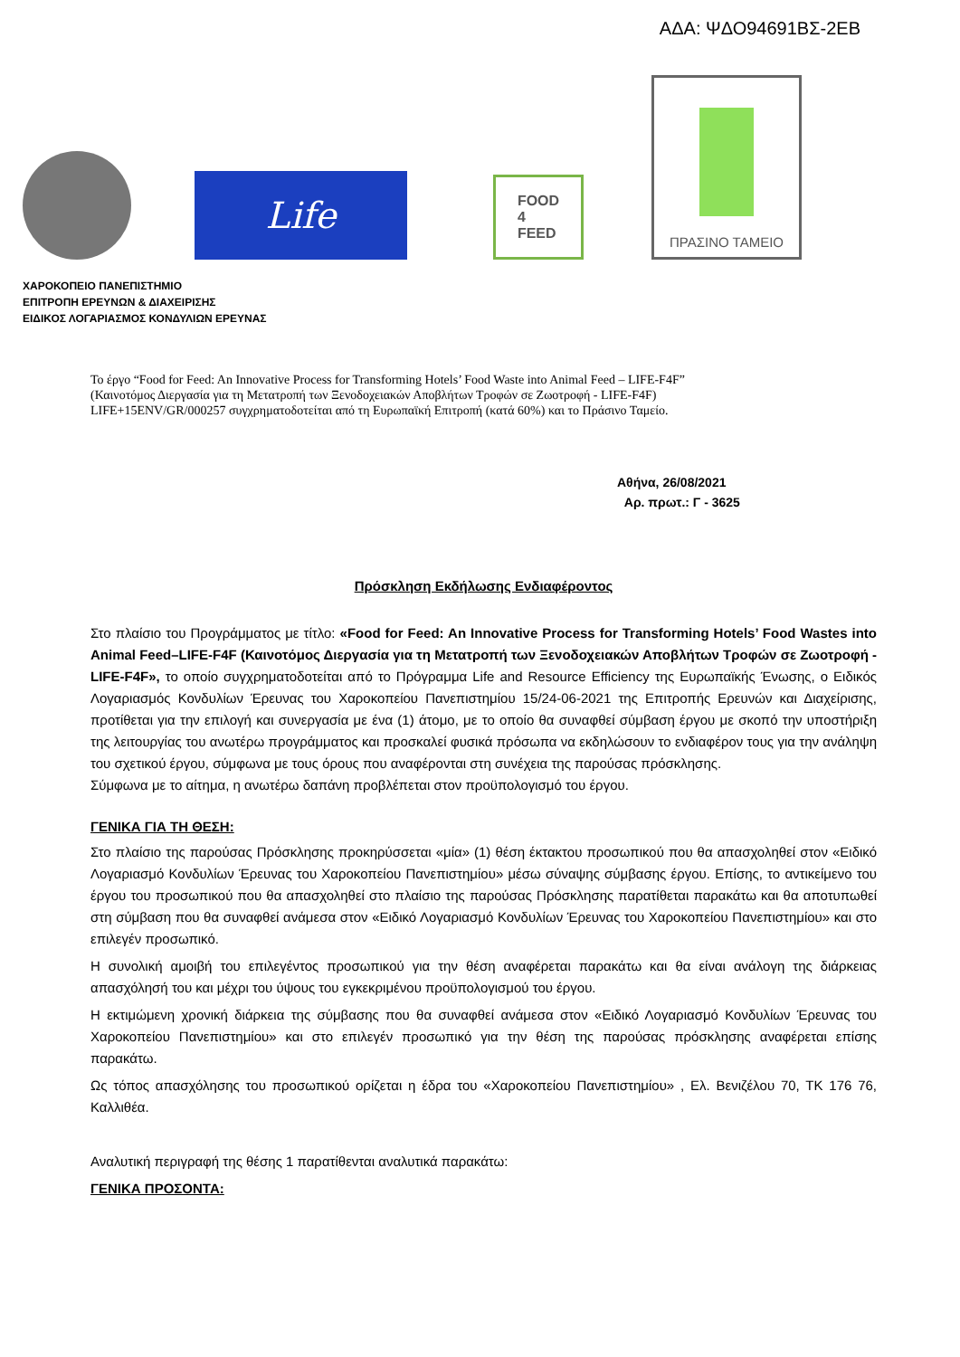ΑΔΑ: ΨΔΟ94691ΒΣ-2ΕΒ
Life
FOOD
4
FEED
ΠΡΑΣΙΝΟ ΤΑΜΕΙΟ
ΧΑΡΟΚΟΠΕΙΟ ΠΑΝΕΠΙΣΤΗΜΙΟ
ΕΠΙΤΡΟΠΗ ΕΡΕΥΝΩΝ & ΔΙΑΧΕΙΡΙΣΗΣ
ΕΙΔΙΚΟΣ ΛΟΓΑΡΙΑΣΜΟΣ ΚΟΝΔΥΛΙΩΝ ΕΡΕΥΝΑΣ
Το έργο “Food for Feed: An Innovative Process for Transforming Hotels’ Food Waste into Animal Feed – LIFE-F4F”
(Καινοτόμος Διεργασία για τη Μετατροπή των Ξενοδοχειακών Αποβλήτων Τροφών σε Ζωοτροφή - LIFE-F4F)
LIFE+15ENV/GR/000257 συγχρηματοδοτείται από τη Ευρωπαϊκή Επιτροπή (κατά 60%) και το Πράσινο Ταμείο.
Αθήνα, 26/08/2021
Αρ. πρωτ.: Γ - 3625
Πρόσκληση Εκδήλωσης Ενδιαφέροντος
Στο πλαίσιο του Προγράμματος με τίτλο: «Food for Feed: An Innovative Process for Transforming Hotels’ Food Wastes into Animal Feed–LIFE-F4F (Καινοτόμος Διεργασία για τη Μετατροπή των Ξενοδοχειακών Αποβλήτων Τροφών σε Ζωοτροφή - LIFE-F4F», το οποίο συγχρηματοδοτείται από το Πρόγραμμα Life and Resource Efficiency της Ευρωπαϊκής Ένωσης, ο Ειδικός Λογαριασμός Κονδυλίων Έρευνας του Χαροκοπείου Πανεπιστημίου 15/24-06-2021 της Επιτροπής Ερευνών και Διαχείρισης, προτίθεται για την επιλογή και συνεργασία με ένα (1) άτομο, με το οποίο θα συναφθεί σύμβαση έργου με σκοπό την υποστήριξη της λειτουργίας του ανωτέρω προγράμματος και προσκαλεί φυσικά πρόσωπα να εκδηλώσουν το ενδιαφέρον τους για την ανάληψη του σχετικού έργου, σύμφωνα με τους όρους που αναφέρονται στη συνέχεια της παρούσας πρόσκλησης.
Σύμφωνα με το αίτημα, η ανωτέρω δαπάνη προβλέπεται στον προϋπολογισμό του έργου.
ΓΕΝΙΚΑ ΓΙΑ ΤΗ ΘΕΣΗ:
Στο πλαίσιο της παρούσας Πρόσκλησης προκηρύσσεται «μία» (1) θέση έκτακτου προσωπικού που θα απασχοληθεί στον «Ειδικό Λογαριασμό Κονδυλίων Έρευνας του Χαροκοπείου Πανεπιστημίου» μέσω σύναψης σύμβασης έργου. Επίσης, το αντικείμενο του έργου του προσωπικού που θα απασχοληθεί στο πλαίσιο της παρούσας Πρόσκλησης παρατίθεται παρακάτω και θα αποτυπωθεί στη σύμβαση που θα συναφθεί ανάμεσα στον «Ειδικό Λογαριασμό Κονδυλίων Έρευνας του Χαροκοπείου Πανεπιστημίου» και στο επιλεγέν προσωπικό.
Η συνολική αμοιβή του επιλεγέντος προσωπικού για την θέση αναφέρεται παρακάτω και θα είναι ανάλογη της διάρκειας απασχόλησή του και μέχρι του ύψους του εγκεκριμένου προϋπολογισμού του έργου.
Η εκτιμώμενη χρονική διάρκεια της σύμβασης που θα συναφθεί ανάμεσα στον «Ειδικό Λογαριασμό Κονδυλίων Έρευνας του Χαροκοπείου Πανεπιστημίου» και στο επιλεγέν προσωπικό για την θέση της παρούσας πρόσκλησης αναφέρεται επίσης παρακάτω.
Ως τόπος απασχόλησης του προσωπικού ορίζεται η έδρα του «Χαροκοπείου Πανεπιστημίου» , Ελ. Βενιζέλου 70, ΤΚ 176 76, Καλλιθέα.
Αναλυτική περιγραφή της θέσης 1 παρατίθενται αναλυτικά παρακάτω:
ΓΕΝΙΚΑ ΠΡΟΣΟΝΤΑ: